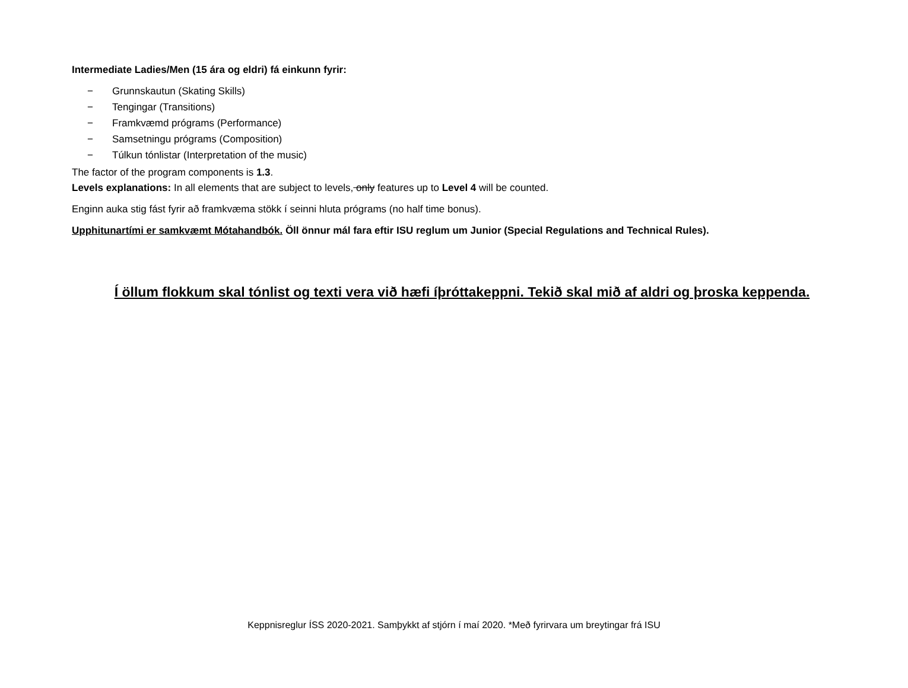Intermediate Ladies/Men (15 ára og eldri) fá einkunn fyrir:
− Grunnskautun (Skating Skills)
− Tengingar (Transitions)
− Framkvæmd prógrams (Performance)
− Samsetningu prógrams (Composition)
− Túlkun tónlistar (Interpretation of the music)
The factor of the program components is 1.3.
Levels explanations: In all elements that are subject to levels, only features up to Level 4 will be counted.
Enginn auka stig fást fyrir að framkvæma stökk í seinni hluta prógrams (no half time bonus).
Upphitunartími er samkvæmt Mótahandbók. Öll önnur mál fara eftir ISU reglum um Junior (Special Regulations and Technical Rules).
Í öllum flokkum skal tónlist og texti vera við hæfi íþróttakeppni. Tekið skal mið af aldri og þroska keppenda.
Keppnisreglur ÍSS 2020-2021. Samþykkt af stjórn í maí 2020. *Með fyrirvara um breytingar frá ISU